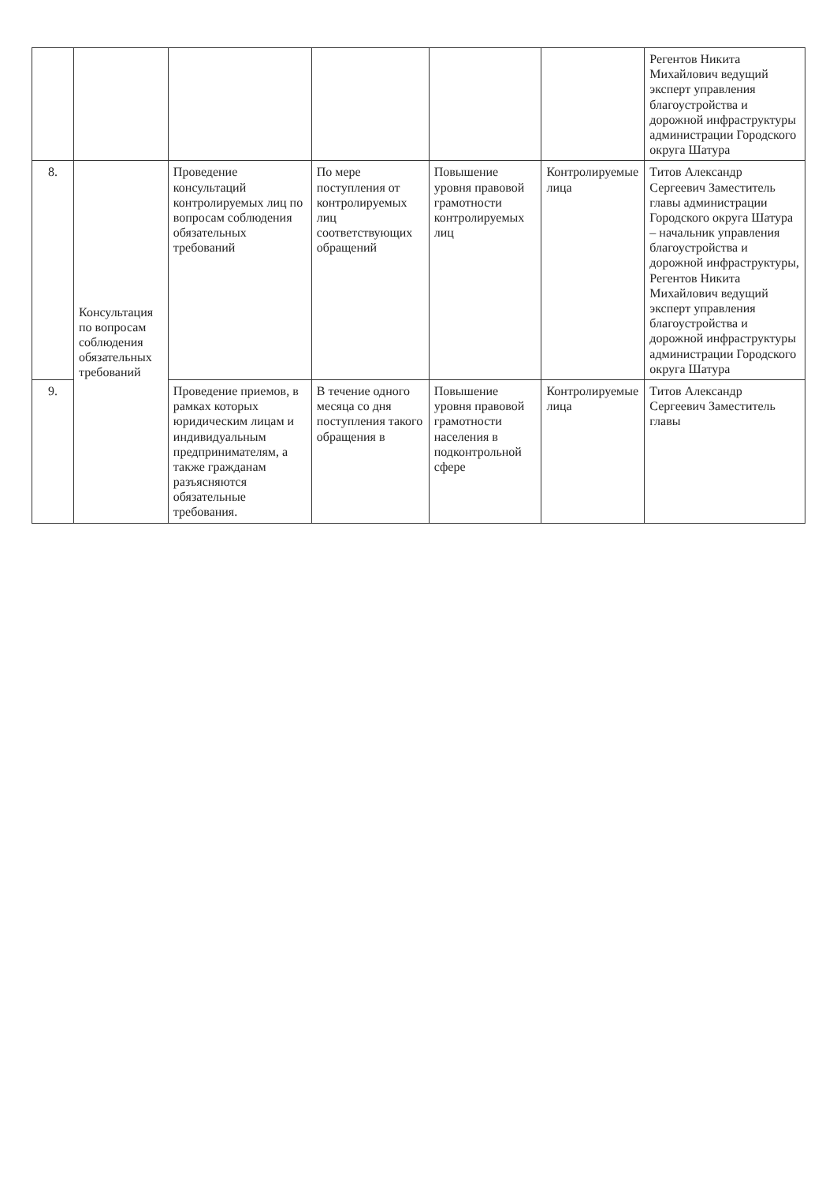| | | | | | | Регентов Никита Михайлович ведущий эксперт управления благоустройства и дорожной инфраструктуры администрации Городского округа Шатура |
| 8. | Консультация по вопросам соблюдения обязательных требований | Проведение консультаций контролируемых лиц по вопросам соблюдения обязательных требований | По мере поступления от контролируемых лиц соответствующих обращений | Повышение уровня правовой грамотности контролируемых лиц | Контролируемые лица | Титов Александр Сергеевич Заместитель главы администрации Городского округа Шатура – начальник управления благоустройства и дорожной инфраструктуры, Регентов Никита Михайлович ведущий эксперт управления благоустройства и дорожной инфраструктуры администрации Городского округа Шатура |
| 9. | | Проведение приемов, в рамках которых юридическим лицам и индивидуальным предпринимателям, а также гражданам разъясняются обязательные требования. | В течение одного месяца со дня поступления такого обращения в | Повышение уровня правовой грамотности населения в подконтрольной сфере | Контролируемые лица | Титов Александр Сергеевич Заместитель главы |